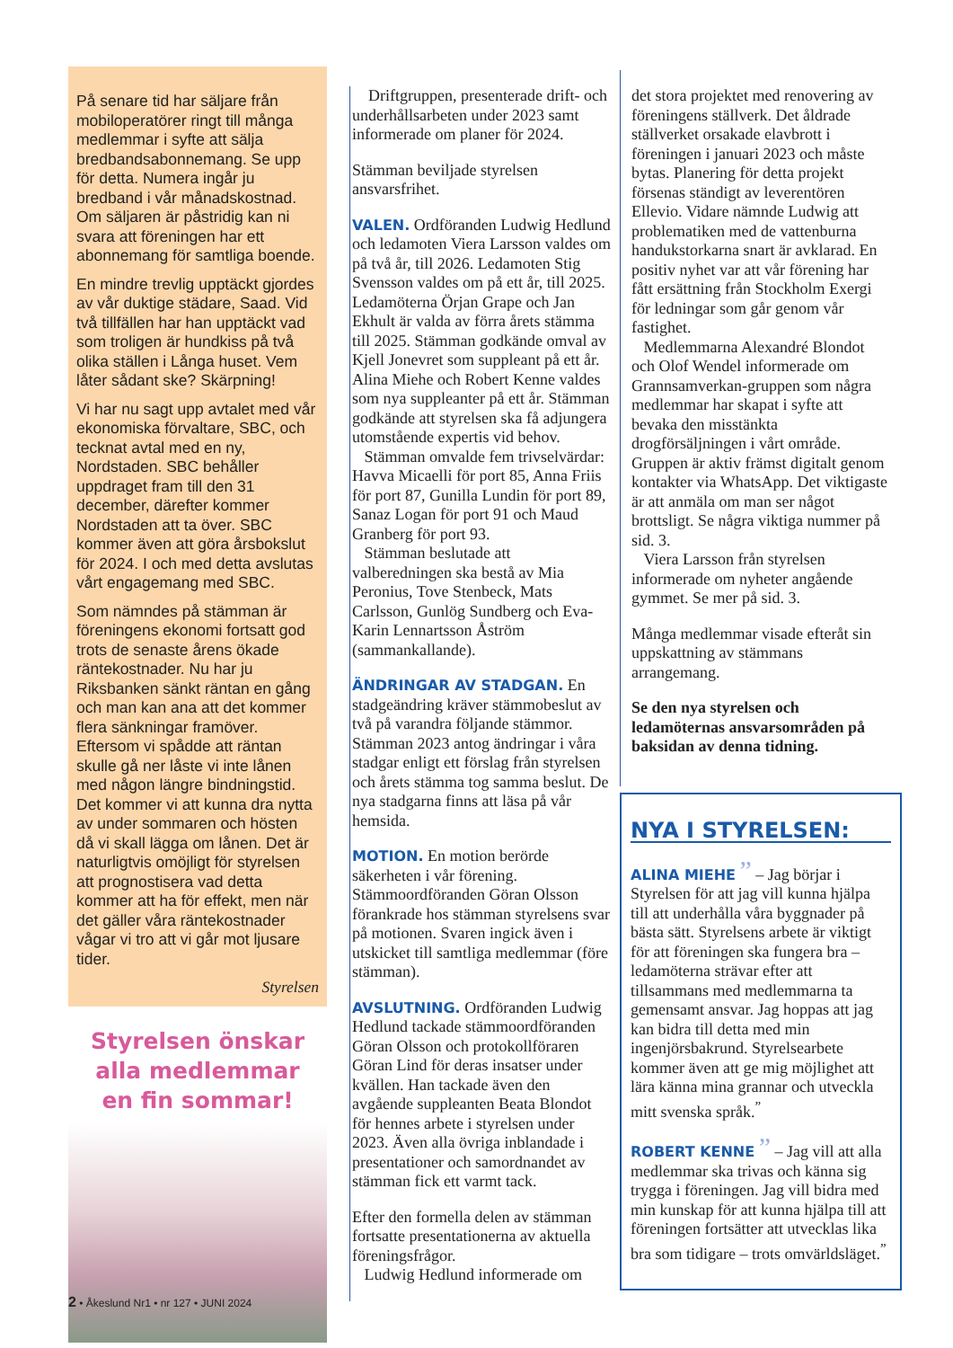På senare tid har säljare från mobiloperatörer ringt till många medlemmar i syfte att sälja bredbandsabonnemang. Se upp för detta. Numera ingår ju bredband i vår månadskostnad. Om säljaren är påstridig kan ni svara att föreningen har ett abonnemang för samtliga boende.
En mindre trevlig upptäckt gjordes av vår duktige städare, Saad. Vid två tillfällen har han upptäckt vad som troligen är hundkiss på två olika ställen i Långa huset. Vem låter sådant ske? Skärpning!
Vi har nu sagt upp avtalet med vår ekonomiska förvaltare, SBC, och tecknat avtal med en ny, Nordstaden. SBC behåller uppdraget fram till den 31 december, därefter kommer Nordstaden att ta över. SBC kommer även att göra årsbokslut för 2024. I och med detta avslutas vårt engagemang med SBC.
Som nämndes på stämman är föreningens ekonomi fortsatt god trots de senaste årens ökade räntekostnader. Nu har ju Riksbanken sänkt räntan en gång och man kan ana att det kommer flera sänkningar framöver. Eftersom vi spådde att räntan skulle gå ner låste vi inte lånen med någon längre bindningstid. Det kommer vi att kunna dra nytta av under sommaren och hösten då vi skall lägga om lånen. Det är naturligtvis omöjligt för styrelsen att prognostisera vad detta kommer att ha för effekt, men när det gäller våra räntekostnader vågar vi tro att vi går mot ljusare tider.
Styrelsen
Styrelsen önskar
alla medlemmar
en fin sommar!
Driftgruppen, presenterade drift- och underhållsarbeten under 2023 samt informerade om planer för 2024.
Stämman beviljade styrelsen ansvarsfrihet.
VALEN. Ordföranden Ludwig Hedlund och ledamoten Viera Larsson valdes om på två år, till 2026. Ledamoten Stig Svensson valdes om på ett år, till 2025. Ledamöterna Örjan Grape och Jan Ekhult är valda av förra årets stämma till 2025. Stämman godkände omval av Kjell Jonevret som suppleant på ett år. Alina Miehe och Robert Kenne valdes som nya suppleanter på ett år. Stämman godkände att styrelsen ska få adjungera utomstående expertis vid behov.
Stämman omvalde fem trivselvärdar: Havva Micaelli för port 85, Anna Friis för port 87, Gunilla Lundin för port 89, Sanaz Logan för port 91 och Maud Granberg för port 93.
Stämman beslutade att valberedningen ska bestå av Mia Peronius, Tove Stenbeck, Mats Carlsson, Gunlög Sundberg och Eva-Karin Lennartsson Åström (sammankallande).
ÄNDRINGAR AV STADGAN. En stadgeändring kräver stämmobeslut av två på varandra följande stämmor. Stämman 2023 antog ändringar i våra stadgar enligt ett förslag från styrelsen och årets stämma tog samma beslut. De nya stadgarna finns att läsa på vår hemsida.
MOTION. En motion berörde säkerheten i vår förening. Stämmoordföranden Göran Olsson förankrade hos stämman styrelsens svar på motionen. Svaren ingick även i utskicket till samtliga medlemmar (före stämman).
AVSLUTNING. Ordföranden Ludwig Hedlund tackade stämmoordföranden Göran Olsson och protokollföraren Göran Lind för deras insatser under kvällen. Han tackade även den avgående suppleanten Beata Blondot för hennes arbete i styrelsen under 2023. Även alla övriga inblandade i presentationer och samordnandet av stämman fick ett varmt tack.
Efter den formella delen av stämman fortsatte presentationerna av aktuella föreningsfrågor.
Ludwig Hedlund informerade om
det stora projektet med renovering av föreningens ställverk. Det åldrade ställverket orsakade elavbrott i föreningen i januari 2023 och måste bytas. Planering för detta projekt försenas ständigt av leverentören Ellevio. Vidare nämnde Ludwig att problematiken med de vattenburna handukstorkarna snart är avklarad. En positiv nyhet var att vår förening har fått ersättning från Stockholm Exergi för ledningar som går genom vår fastighet.
Medlemmarna Alexandré Blondot och Olof Wendel informerade om Grannsamverkan-gruppen som några medlemmar har skapat i syfte att bevaka den misstänkta drogförsäljningen i vårt område. Gruppen är aktiv främst digitalt genom kontakter via WhatsApp. Det viktigaste är att anmäla om man ser något brottsligt. Se några viktiga nummer på sid. 3.
Viera Larsson från styrelsen informerade om nyheter angående gymmet. Se mer på sid. 3.
Många medlemmar visade efteråt sin uppskattning av stämmans arrangemang.
Se den nya styrelsen och ledamöternas ansvarsområden på baksidan av denna tidning.
NYA I STYRELSEN:
ALINA MIEHE ” – Jag börjar i Styrelsen för att jag vill kunna hjälpa till att underhålla våra byggnader på bästa sätt. Styrelsens arbete är viktigt för att föreningen ska fungera bra – ledamöterna strävar efter att tillsammans med medlemmarna ta gemensamt ansvar. Jag hoppas att jag kan bidra till detta med min ingenjörsbakrund. Styrelsearbete kommer även att ge mig möjlighet att lära känna mina grannar och utveckla mitt svenska språk.<sup>”</sup>
ROBERT KENNE ” – Jag vill att alla medlemmar ska trivas och känna sig trygga i föreningen. Jag vill bidra med min kunskap för att kunna hjälpa till att föreningen fortsätter att utvecklas lika bra som tidigare – trots omvärldsläget.<sup>”</sup>
2 • Åkeslund Nr1 • nr 127 • JUNI 2024